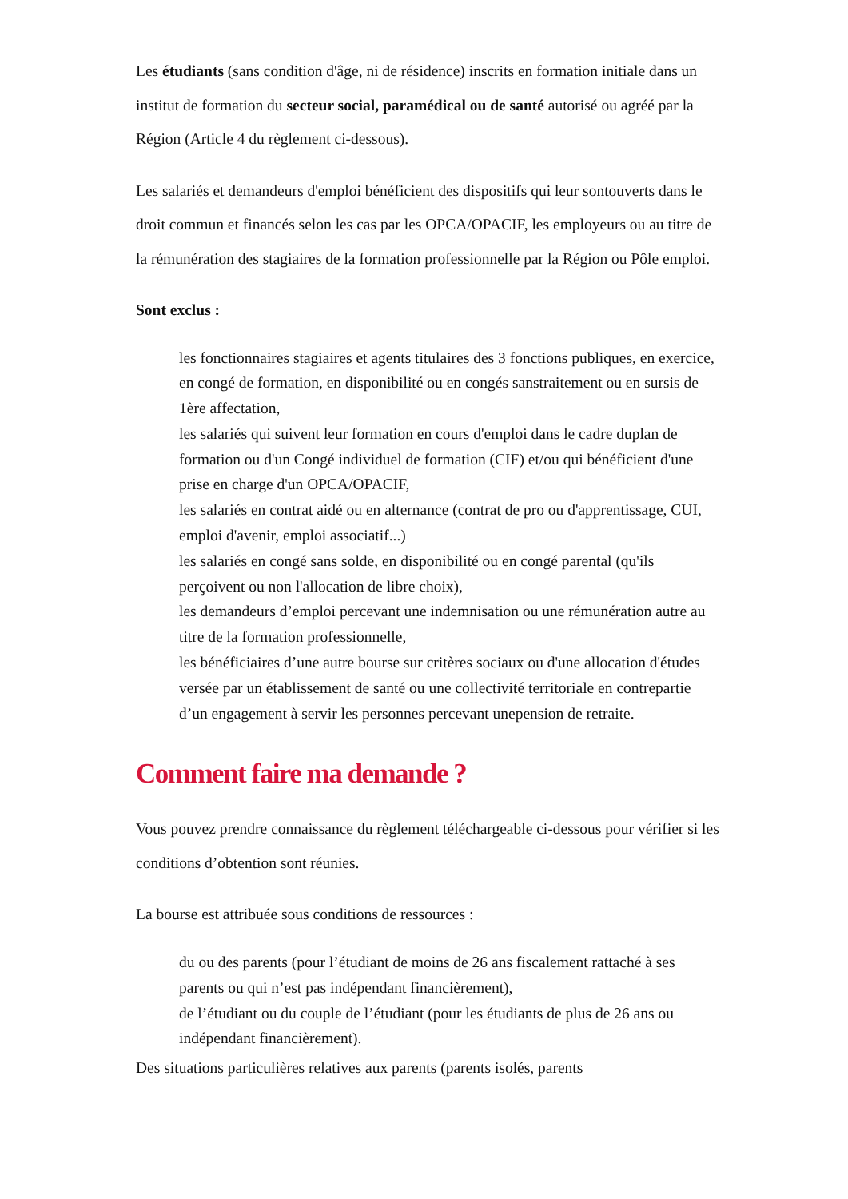Les étudiants (sans condition d'âge, ni de résidence) inscrits en formation initiale dans un institut de formation du secteur social, paramédical ou de santé autorisé ou agréé par la Région (Article 4 du règlement ci-dessous).
Les salariés et demandeurs d'emploi bénéficient des dispositifs qui leur sontouverts dans le droit commun et financés selon les cas par les OPCA/OPACIF, les employeurs ou au titre de la rémunération des stagiaires de la formation professionnelle par la Région ou Pôle emploi.
Sont exclus :
les fonctionnaires stagiaires et agents titulaires des 3 fonctions publiques, en exercice, en congé de formation, en disponibilité ou en congés sanstraitement ou en sursis de 1ère affectation,
les salariés qui suivent leur formation en cours d'emploi dans le cadre duplan de formation ou d'un Congé individuel de formation (CIF) et/ou qui bénéficient d'une prise en charge d'un OPCA/OPACIF,
les salariés en contrat aidé ou en alternance (contrat de pro ou d'apprentissage, CUI, emploi d'avenir, emploi associatif...)
les salariés en congé sans solde, en disponibilité ou en congé parental (qu'ils perçoivent ou non l'allocation de libre choix),
les demandeurs d’emploi percevant une indemnisation ou une rémunération autre au titre de la formation professionnelle,
les bénéficiaires d’une autre bourse sur critères sociaux ou d'une allocation d'études versée par un établissement de santé ou une collectivité territoriale en contrepartie d’un engagement à servir les personnes percevant unepension de retraite.
Comment faire ma demande ?
Vous pouvez prendre connaissance du règlement téléchargeable ci-dessous pour vérifier si les conditions d’obtention sont réunies.
La bourse est attribuée sous conditions de ressources :
du ou des parents (pour l’étudiant de moins de 26 ans fiscalement rattaché à ses parents ou qui n’est pas indépendant financièrement),
de l’étudiant ou du couple de l’étudiant (pour les étudiants de plus de 26 ans ou indépendant financièrement).
Des situations particulières relatives aux parents (parents isolés, parents